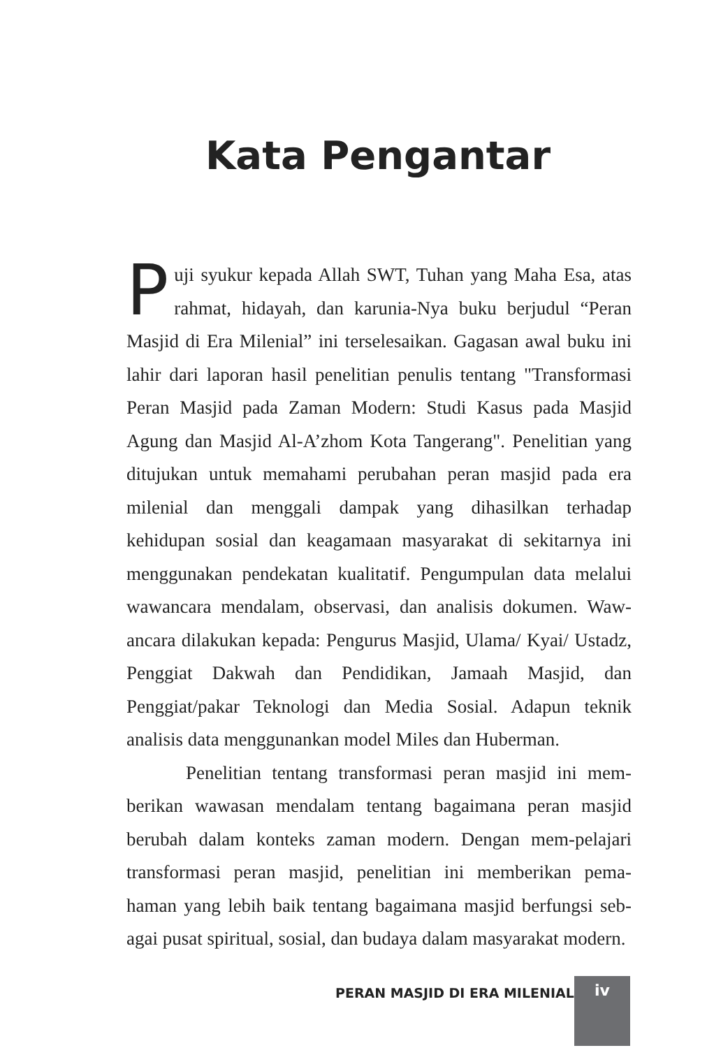Kata Pengantar
Puji syukur kepada Allah SWT, Tuhan yang Maha Esa, atas rahmat, hidayah, dan karunia-Nya buku berjudul “Peran Masjid di Era Milenial” ini terselesaikan. Gagasan awal buku ini lahir dari laporan hasil penelitian penulis tentang "Transformasi Peran Masjid pada Zaman Modern: Studi Kasus pada Masjid Agung dan Masjid Al-A’zhom Kota Tangerang". Penelitian yang ditujukan untuk memahami perubahan peran masjid pada era milenial dan menggali dampak yang dihasilkan terhadap kehidupan sosial dan keagamaan masyarakat di sekitarnya ini menggunakan pendekatan kualitatif. Pengumpulan data melalui wawancara mendalam, observasi, dan analisis dokumen. Waw-ancara dilakukan kepada: Pengurus Masjid, Ulama/ Kyai/ Ustadz, Penggiat Dakwah dan Pendidikan, Jamaah Masjid, dan Penggiat/pakar Teknologi dan Media Sosial. Adapun teknik analisis data menggunankan model Miles dan Huberman.
Penelitian tentang transformasi peran masjid ini mem-berikan wawasan mendalam tentang bagaimana peran masjid berubah dalam konteks zaman modern. Dengan mem-pelajari transformasi peran masjid, penelitian ini memberikan pema-haman yang lebih baik tentang bagaimana masjid berfungsi seb-agai pusat spiritual, sosial, dan budaya dalam masyarakat modern.
PERAN MASJID DI ERA MILENIAL iv